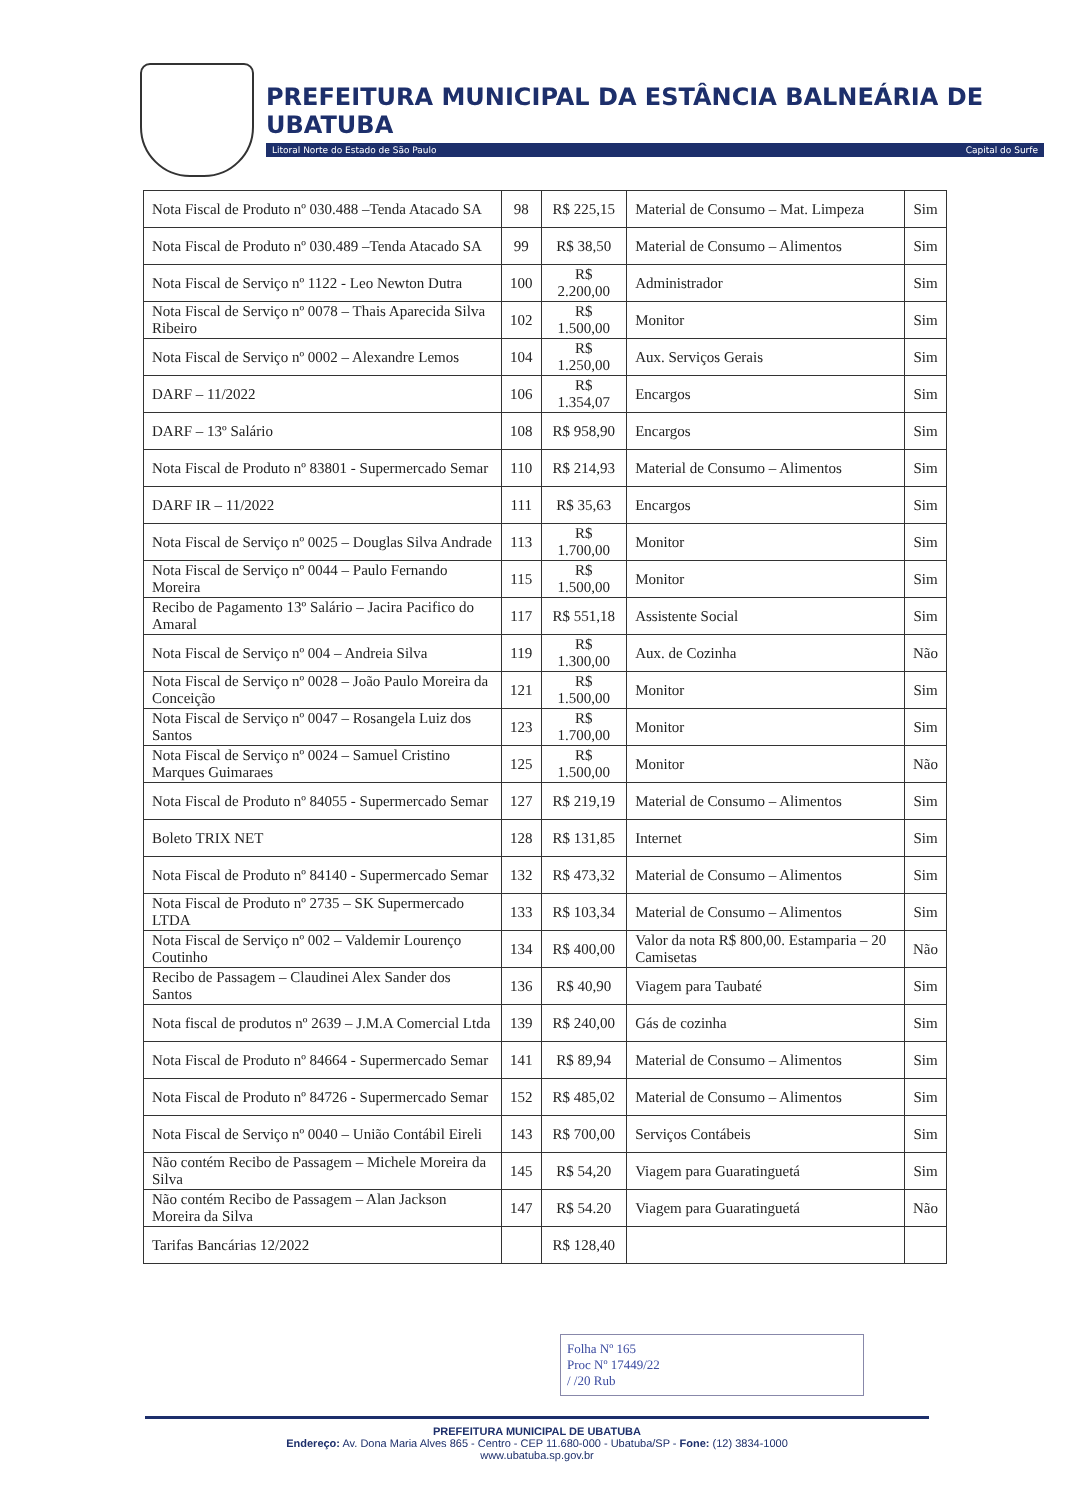PREFEITURA MUNICIPAL DA ESTÂNCIA BALNEÁRIA DE UBATUBA
Litoral Norte do Estado de São Paulo Capital do Surfe
| Nota Fiscal de Produto nº 030.488 –Tenda Atacado SA | 98 | R$ 225,15 | Material de Consumo – Mat. Limpeza | Sim |
| Nota Fiscal de Produto nº 030.489 –Tenda Atacado SA | 99 | R$ 38,50 | Material de Consumo – Alimentos | Sim |
| Nota Fiscal de Serviço nº 1122 - Leo Newton Dutra | 100 | R$ 2.200,00 | Administrador | Sim |
| Nota Fiscal de Serviço nº 0078 – Thais Aparecida Silva Ribeiro | 102 | R$ 1.500,00 | Monitor | Sim |
| Nota Fiscal de Serviço nº 0002 – Alexandre Lemos | 104 | R$ 1.250,00 | Aux. Serviços Gerais | Sim |
| DARF – 11/2022 | 106 | R$ 1.354,07 | Encargos | Sim |
| DARF – 13º Salário | 108 | R$ 958,90 | Encargos | Sim |
| Nota Fiscal de Produto nº 83801 - Supermercado Semar | 110 | R$ 214,93 | Material de Consumo – Alimentos | Sim |
| DARF IR – 11/2022 | 111 | R$ 35,63 | Encargos | Sim |
| Nota Fiscal de Serviço nº 0025 – Douglas Silva Andrade | 113 | R$ 1.700,00 | Monitor | Sim |
| Nota Fiscal de Serviço nº 0044 – Paulo Fernando Moreira | 115 | R$ 1.500,00 | Monitor | Sim |
| Recibo de Pagamento 13º Salário – Jacira Pacifico do Amaral | 117 | R$ 551,18 | Assistente Social | Sim |
| Nota Fiscal de Serviço nº 004 – Andreia Silva | 119 | R$ 1.300,00 | Aux. de Cozinha | Não |
| Nota Fiscal de Serviço nº 0028 – João Paulo Moreira da Conceição | 121 | R$ 1.500,00 | Monitor | Sim |
| Nota Fiscal de Serviço nº 0047 – Rosangela Luiz dos Santos | 123 | R$ 1.700,00 | Monitor | Sim |
| Nota Fiscal de Serviço nº 0024 – Samuel Cristino Marques Guimaraes | 125 | R$ 1.500,00 | Monitor | Não |
| Nota Fiscal de Produto nº 84055 - Supermercado Semar | 127 | R$ 219,19 | Material de Consumo – Alimentos | Sim |
| Boleto TRIX NET | 128 | R$ 131,85 | Internet | Sim |
| Nota Fiscal de Produto nº 84140 - Supermercado Semar | 132 | R$ 473,32 | Material de Consumo – Alimentos | Sim |
| Nota Fiscal de Produto nº 2735 – SK Supermercado LTDA | 133 | R$ 103,34 | Material de Consumo – Alimentos | Sim |
| Nota Fiscal de Serviço nº 002 – Valdemir Lourenço Coutinho | 134 | R$ 400,00 | Valor da nota R$ 800,00. Estamparia – 20 Camisetas | Não |
| Recibo de Passagem – Claudinei Alex Sander dos Santos | 136 | R$ 40,90 | Viagem para Taubaté | Sim |
| Nota fiscal de produtos nº 2639 – J.M.A Comercial Ltda | 139 | R$ 240,00 | Gás de cozinha | Sim |
| Nota Fiscal de Produto nº 84664 - Supermercado Semar | 141 | R$ 89,94 | Material de Consumo – Alimentos | Sim |
| Nota Fiscal de Produto nº 84726 - Supermercado Semar | 152 | R$ 485,02 | Material de Consumo – Alimentos | Sim |
| Nota Fiscal de Serviço nº 0040 – União Contábil Eireli | 143 | R$ 700,00 | Serviços Contábeis | Sim |
| Não contém Recibo de Passagem – Michele Moreira da Silva | 145 | R$ 54,20 | Viagem para Guaratinguetá | Sim |
| Não contém Recibo de Passagem – Alan Jackson Moreira da Silva | 147 | R$ 54.20 | Viagem para Guaratinguetá | Não |
| Tarifas Bancárias 12/2022 | | R$ 128,40 | | |
Folha Nº 165
Proc Nº 17449/22
/ /20 Rub
PREFEITURA MUNICIPAL DE UBATUBA
Endereço: Av. Dona Maria Alves 865 - Centro - CEP 11.680-000 - Ubatuba/SP - Fone: (12) 3834-1000
www.ubatuba.sp.gov.br